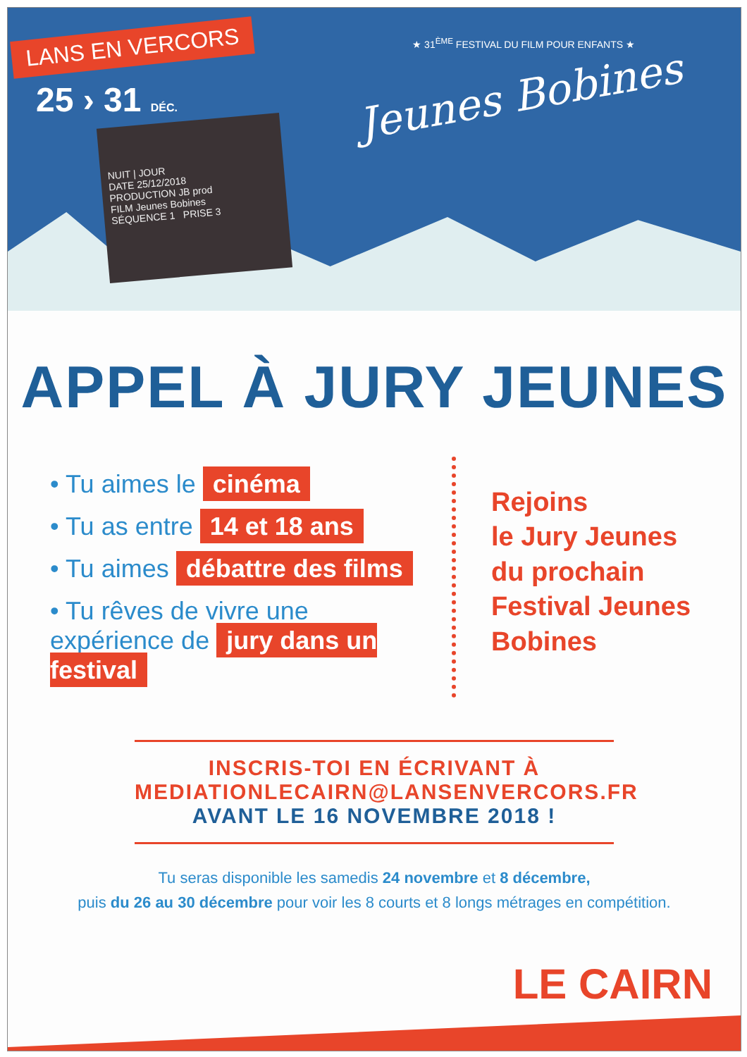LANS EN VERCORS
25 › 31 DÉC.
NUIT | JOUR
DATE 25/12/2018
PRODUCTION JB prod
FILM Jeunes Bobines
SÉQUENCE 1 PRISE 3
★ 31<sup>ÈME</sup> FESTIVAL DU FILM POUR ENFANTS ★
Jeunes Bobines
APPEL À JURY JEUNES
• Tu aimes le cinéma
• Tu as entre 14 et 18 ans
• Tu aimes débattre des films
• Tu rêves de vivre une expérience de jury dans un festival
Rejoins
le Jury Jeunes
du prochain
Festival Jeunes
Bobines
INSCRIS-TOI EN ÉCRIVANT À
MEDIATIONLECAIRN@LANSENVERCORS.FR
AVANT LE 16 NOVEMBRE 2018 !
Tu seras disponible les samedis 24 novembre et 8 décembre,
puis du 26 au 30 décembre pour voir les 8 courts et 8 longs métrages en compétition.
LE CAIRN